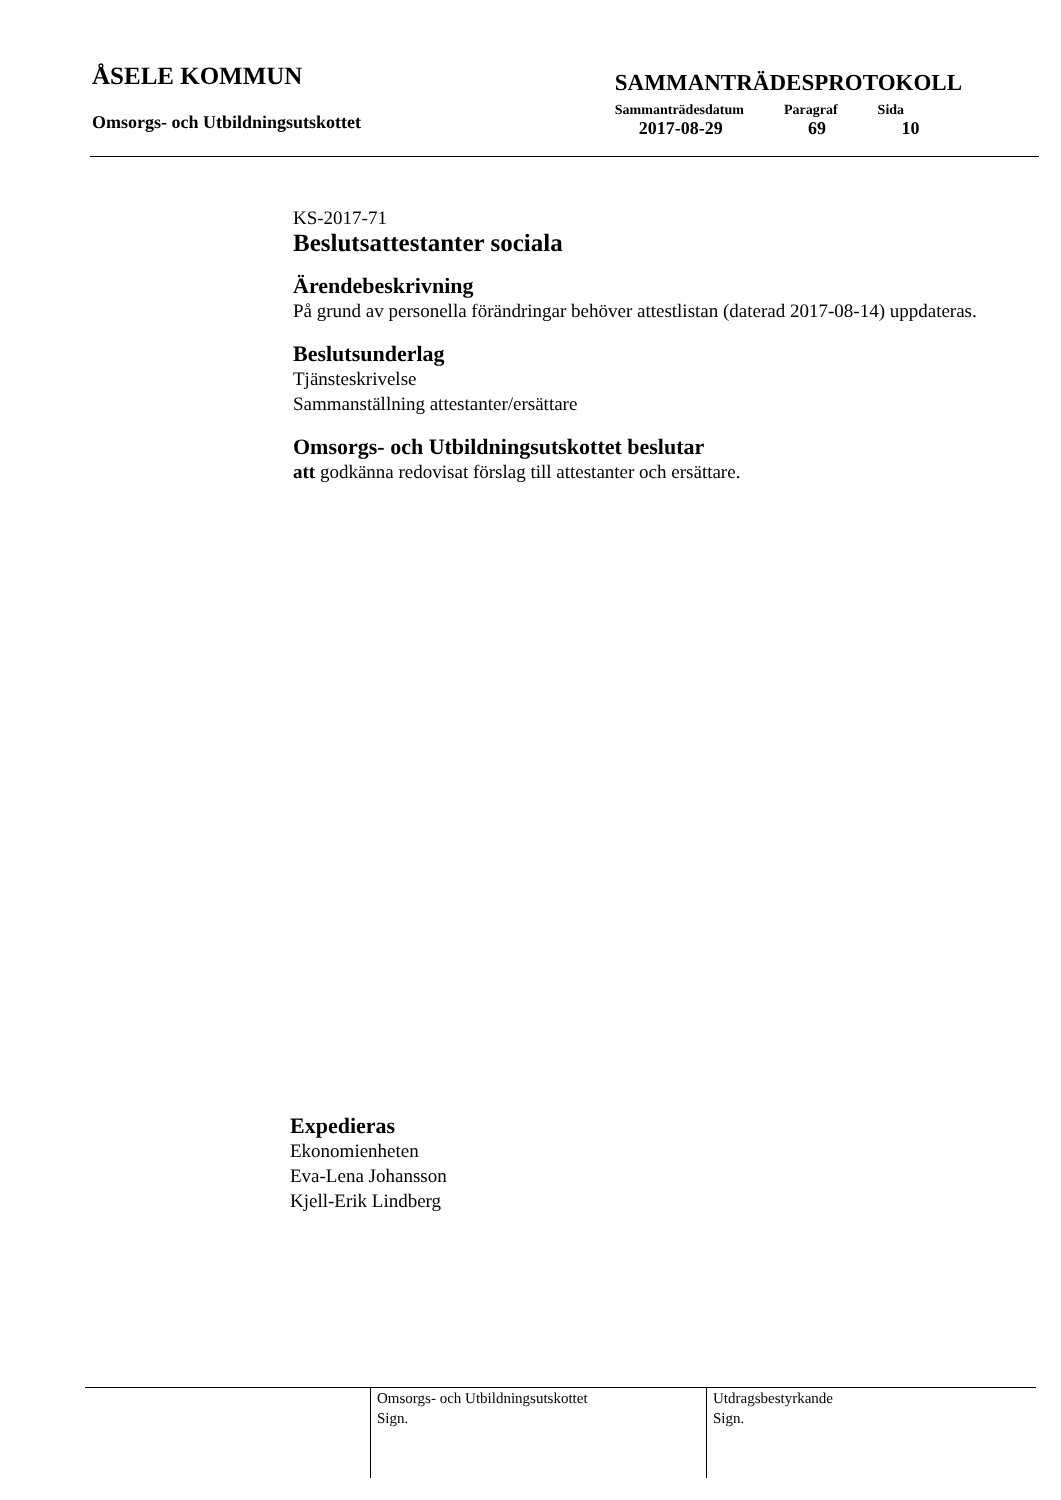ÅSELE KOMMUN
Omsorgs- och Utbildningsutskottet
SAMMANTRÄDESPROTOKOLL
| Sammanträdesdatum | Paragraf | Sida |
| --- | --- | --- |
| 2017-08-29 | 69 | 10 |
KS-2017-71
Beslutsattestanter sociala
Ärendebeskrivning
På grund av personella förändringar behöver attestlistan (daterad 2017-08-14) uppdateras.
Beslutsunderlag
Tjänsteskrivelse
Sammanställning attestanter/ersättare
Omsorgs- och Utbildningsutskottet beslutar
att godkänna redovisat förslag till attestanter och ersättare.
Expedieras
Ekonomienheten
Eva-Lena Johansson
Kjell-Erik Lindberg
Omsorgs- och Utbildningsutskottet
Sign.
Utdragsbestyrkande
Sign.